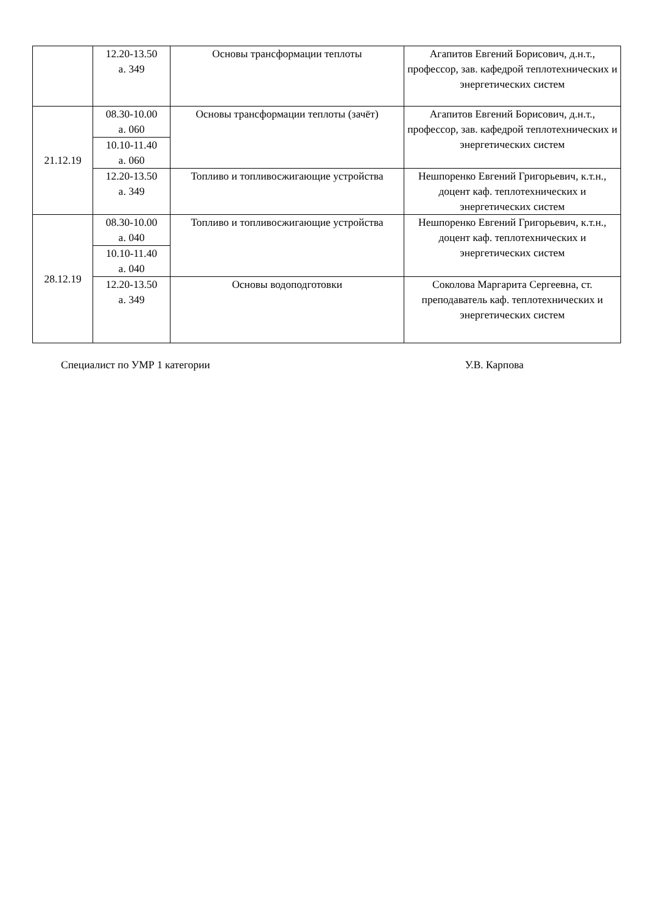| | 12.20-13.50 а. 349 | Основы трансформации теплоты | Агапитов Евгений Борисович, д.н.т., профессор, зав. кафедрой теплотехнических и энергетических систем |
| 21.12.19 | 08.30-10.00 а. 060 | Основы трансформации теплоты (зачёт) | Агапитов Евгений Борисович, д.н.т., профессор, зав. кафедрой теплотехнических и энергетических систем |
| | 10.10-11.40 а. 060 | | |
| | 12.20-13.50 а. 349 | Топливо и топливосжигающие устройства | Нешпоренко Евгений Григорьевич, к.т.н., доцент каф. теплотехнических и энергетических систем |
| 28.12.19 | 08.30-10.00 а. 040 | Топливо и топливосжигающие устройства | Нешпоренко Евгений Григорьевич, к.т.н., доцент каф. теплотехнических и энергетических систем |
| | 10.10-11.40 а. 040 | | |
| | 12.20-13.50 а. 349 | Основы водоподготовки | Соколова Маргарита Сергеевна, ст. преподаватель каф. теплотехнических и энергетических систем |
Специалист по УМР 1 категории У.В. Карпова